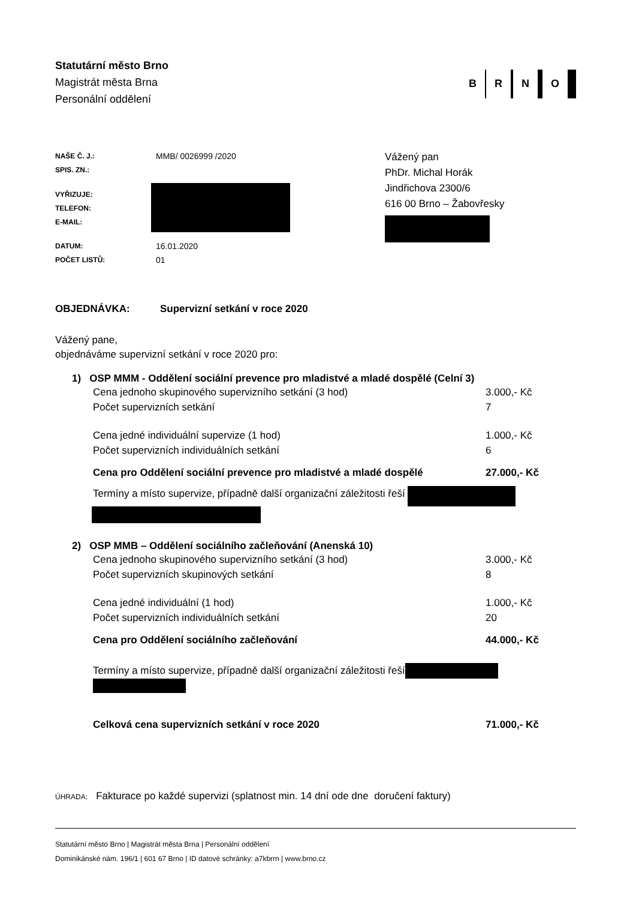Statutární město Brno
Magistrát města Brna
Personální oddělení
B R N O
NAŠE Č. J.: MMB/ 0026999 /2020
SPIS. ZN.:
VYŘIZUJE:
TELEFON:
E-MAIL:
DATUM: 16.01.2020
POČET LISTŮ: 01
Vážený pan
PhDr. Michal Horák
Jindřichova 2300/6
616 00 Brno – Žabovřesky
OBJEDNÁVKA: Supervizní setkání v roce 2020
Vážený pane,
objednáváme supervizní setkání v roce 2020 pro:
1) OSP MMM - Oddělení sociální prevence pro mladistvé a mladé dospělé (Celní 3)
Cena jednoho skupinového supervizního setkání (3 hod) 3.000,- Kč
Počet supervizních setkání 7
Cena jedné individuální supervize (1 hod) 1.000,- Kč
Počet supervizních individuálních setkání 6
Cena pro Oddělení sociální prevence pro mladistvé a mladé dospělé 27.000,- Kč
Termíny a místo supervize, případně další organizační záležitosti řeší
2) OSP MMB – Oddělení sociálního začleňování (Anenská 10)
Cena jednoho skupinového supervizního setkání (3 hod) 3.000,- Kč
Počet supervizních skupinových setkání 8
Cena jedné individuální (1 hod) 1.000,- Kč
Počet supervizních individuálních setkání 20
Cena pro Oddělení sociálního začleňování 44.000,- Kč
Termíny a místo supervize, případně další organizační záležitosti řeší
Celková cena supervizních setkání v roce 2020 71.000,- Kč
ÚHRADA: Fakturace po každé supervizi (splatnost min. 14 dní ode dne doručení faktury)
Statutární město Brno | Magistrát města Brna | Personální oddělení
Dominikánské nám. 196/1 | 601 67 Brno | ID datové schránky: a7kbrrn | www.brno.cz